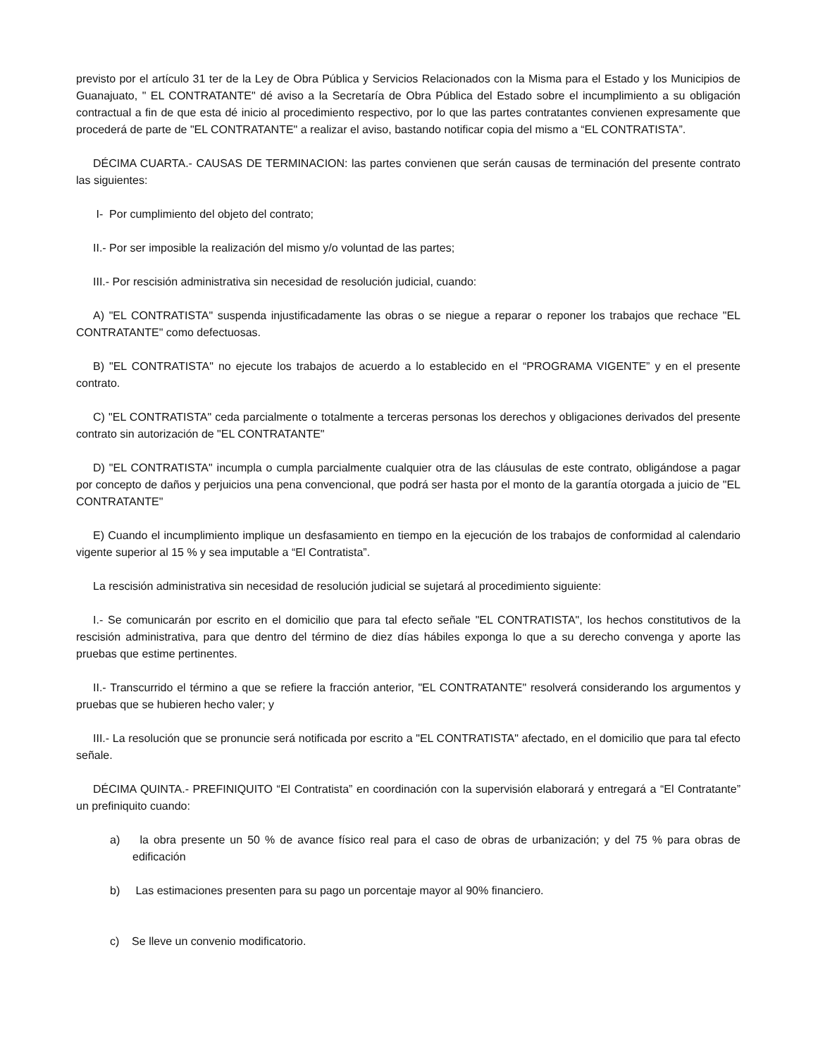previsto por el artículo 31 ter de la Ley de Obra Pública y Servicios Relacionados con la Misma para el Estado y los Municipios de Guanajuato, " EL CONTRATANTE" dé aviso a la Secretaría de Obra Pública del Estado sobre el incumplimiento a su obligación contractual a fin de que esta dé inicio al procedimiento respectivo, por lo que las partes contratantes convienen expresamente que procederá de parte de "EL CONTRATANTE" a realizar el aviso, bastando notificar copia del mismo a “EL CONTRATISTA”.
DÉCIMA CUARTA.- CAUSAS DE TERMINACION: las partes convienen que serán causas de terminación del presente contrato las siguientes:
I- Por cumplimiento del objeto del contrato;
II.- Por ser imposible la realización del mismo y/o voluntad de las partes;
III.- Por rescisión administrativa sin necesidad de resolución judicial, cuando:
A) "EL CONTRATISTA" suspenda injustificadamente las obras o se niegue a reparar o reponer los trabajos que rechace "EL CONTRATANTE" como defectuosas.
B) "EL CONTRATISTA" no ejecute los trabajos de acuerdo a lo establecido en el “PROGRAMA VIGENTE” y en el presente contrato.
C) "EL CONTRATISTA" ceda parcialmente o totalmente a terceras personas los derechos y obligaciones derivados del presente contrato sin autorización de "EL CONTRATANTE"
D) "EL CONTRATISTA" incumpla o cumpla parcialmente cualquier otra de las cláusulas de este contrato, obligándose a pagar por concepto de daños y perjuicios una pena convencional, que podrá ser hasta por el monto de la garantía otorgada a juicio de "EL CONTRATANTE"
E) Cuando el incumplimiento implique un desfasamiento en tiempo en la ejecución de los trabajos de conformidad al calendario vigente superior al 15 % y sea imputable a “El Contratista”.
La rescisión administrativa sin necesidad de resolución judicial se sujetará al procedimiento siguiente:
I.- Se comunicarán por escrito en el domicilio que para tal efecto señale "EL CONTRATISTA", los hechos constitutivos de la rescisión administrativa, para que dentro del término de diez días hábiles exponga lo que a su derecho convenga y aporte las pruebas que estime pertinentes.
II.- Transcurrido el término a que se refiere la fracción anterior, "EL CONTRATANTE" resolverá considerando los argumentos y pruebas que se hubieren hecho valer; y
III.- La resolución que se pronuncie será notificada por escrito a "EL CONTRATISTA" afectado, en el domicilio que para tal efecto señale.
DÉCIMA QUINTA.- PREFINIQUITO “El Contratista” en coordinación con la supervisión elaborará y entregará a “El Contratante” un prefiniquito cuando:
a) la obra presente un 50 % de avance físico real para el caso de obras de urbanización; y del 75 % para obras de edificación
b) Las estimaciones presenten para su pago un porcentaje mayor al 90% financiero.
c) Se lleve un convenio modificatorio.